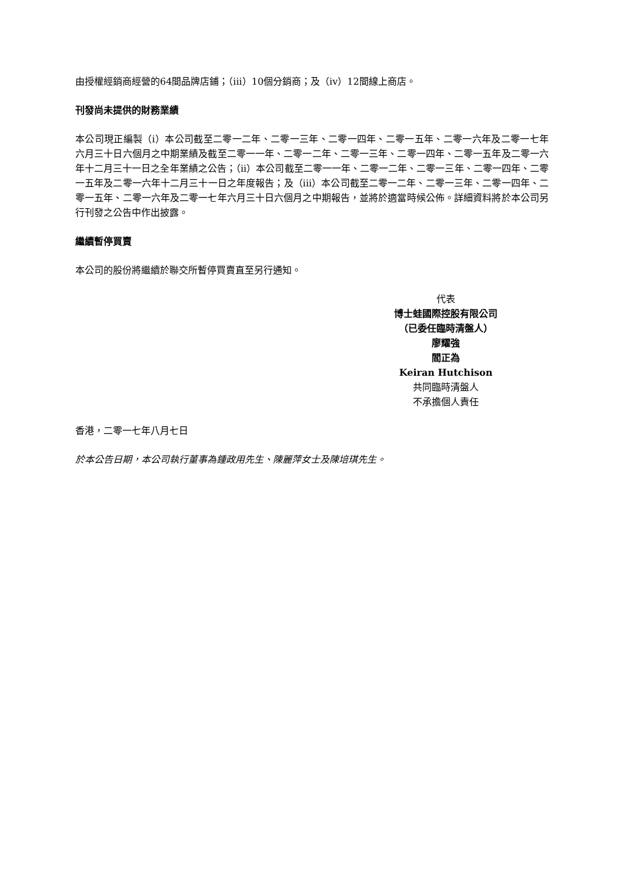由授權經銷商經營的64間品牌店鋪；（iii）10個分銷商；及（iv）12間線上商店。
刊發尚未提供的財務業績
本公司現正編製（i）本公司截至二零一二年、二零一三年、二零一四年、二零一五年、二零一六年及二零一七年六月三十日六個月之中期業績及截至二零一一年、二零一二年、二零一三年、二零一四年、二零一五年及二零一六年十二月三十一日之全年業績之公告；（ii）本公司截至二零一一年、二零一二年、二零一三年、二零一四年、二零一五年及二零一六年十二月三十一日之年度報告；及（iii）本公司截至二零一二年、二零一三年、二零一四年、二零一五年、二零一六年及二零一七年六月三十日六個月之中期報告，並將於適當時候公佈。詳細資料將於本公司另行刊發之公告中作出披露。
繼續暫停買賣
本公司的股份將繼續於聯交所暫停買賣直至另行通知。
代表
博士蛙國際控股有限公司
（已委任臨時清盤人）
廖耀強
閻正為
Keiran Hutchison
共同臨時清盤人
不承擔個人責任
香港，二零一七年八月七日
於本公告日期，本公司執行董事為鍾政用先生、陳麗萍女士及陳培琪先生。